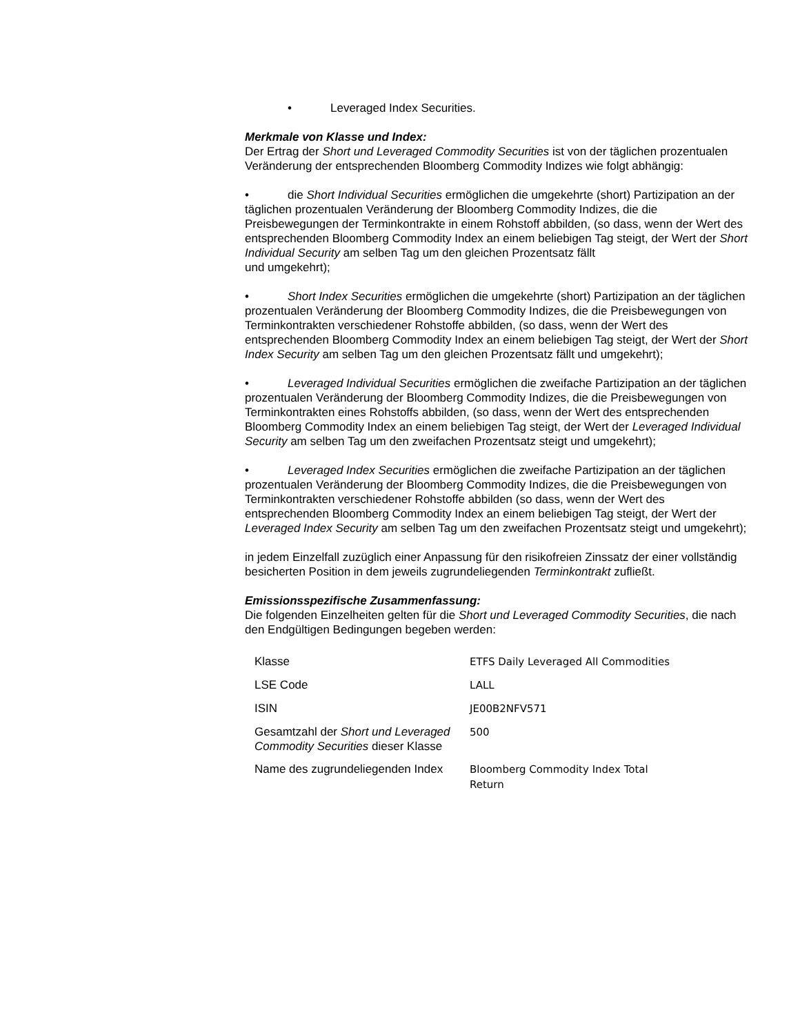• Leveraged Index Securities.
Merkmale von Klasse und Index:
Der Ertrag der Short und Leveraged Commodity Securities ist von der täglichen prozentualen Veränderung der entsprechenden Bloomberg Commodity Indizes wie folgt abhängig:
• die Short Individual Securities ermöglichen die umgekehrte (short) Partizipation an der täglichen prozentualen Veränderung der Bloomberg Commodity Indizes, die die Preisbewegungen der Terminkontrakte in einem Rohstoff abbilden, (so dass, wenn der Wert des entsprechenden Bloomberg Commodity Index an einem beliebigen Tag steigt, der Wert der Short Individual Security am selben Tag um den gleichen Prozentsatz fällt
und umgekehrt);
• Short Index Securities ermöglichen die umgekehrte (short) Partizipation an der täglichen prozentualen Veränderung der Bloomberg Commodity Indizes, die die Preisbewegungen von Terminkontrakten verschiedener Rohstoffe abbilden, (so dass, wenn der Wert des entsprechenden Bloomberg Commodity Index an einem beliebigen Tag steigt, der Wert der Short Index Security am selben Tag um den gleichen Prozentsatz fällt und umgekehrt);
• Leveraged Individual Securities ermöglichen die zweifache Partizipation an der täglichen prozentualen Veränderung der Bloomberg Commodity Indizes, die die Preisbewegungen von Terminkontrakten eines Rohstoffs abbilden, (so dass, wenn der Wert des entsprechenden Bloomberg Commodity Index an einem beliebigen Tag steigt, der Wert der Leveraged Individual Security am selben Tag um den zweifachen Prozentsatz steigt und umgekehrt);
• Leveraged Index Securities ermöglichen die zweifache Partizipation an der täglichen prozentualen Veränderung der Bloomberg Commodity Indizes, die die Preisbewegungen von Terminkontrakten verschiedener Rohstoffe abbilden (so dass, wenn der Wert des entsprechenden Bloomberg Commodity Index an einem beliebigen Tag steigt, der Wert der Leveraged Index Security am selben Tag um den zweifachen Prozentsatz steigt und umgekehrt);
in jedem Einzelfall zuzüglich einer Anpassung für den risikofreien Zinssatz der einer vollständig besicherten Position in dem jeweils zugrundeliegenden Terminkontrakt zufließt.
Emissionsspezifische Zusammenfassung:
Die folgenden Einzelheiten gelten für die Short und Leveraged Commodity Securities, die nach den Endgültigen Bedingungen begeben werden:
| Klasse | ETFS Daily Leveraged All Commodities |
| LSE Code | LALL |
| ISIN | JE00B2NFV571 |
| Gesamtzahl der Short und Leveraged Commodity Securities dieser Klasse | 500 |
| Name des zugrundeliegenden Index | Bloomberg Commodity Index Total Return |